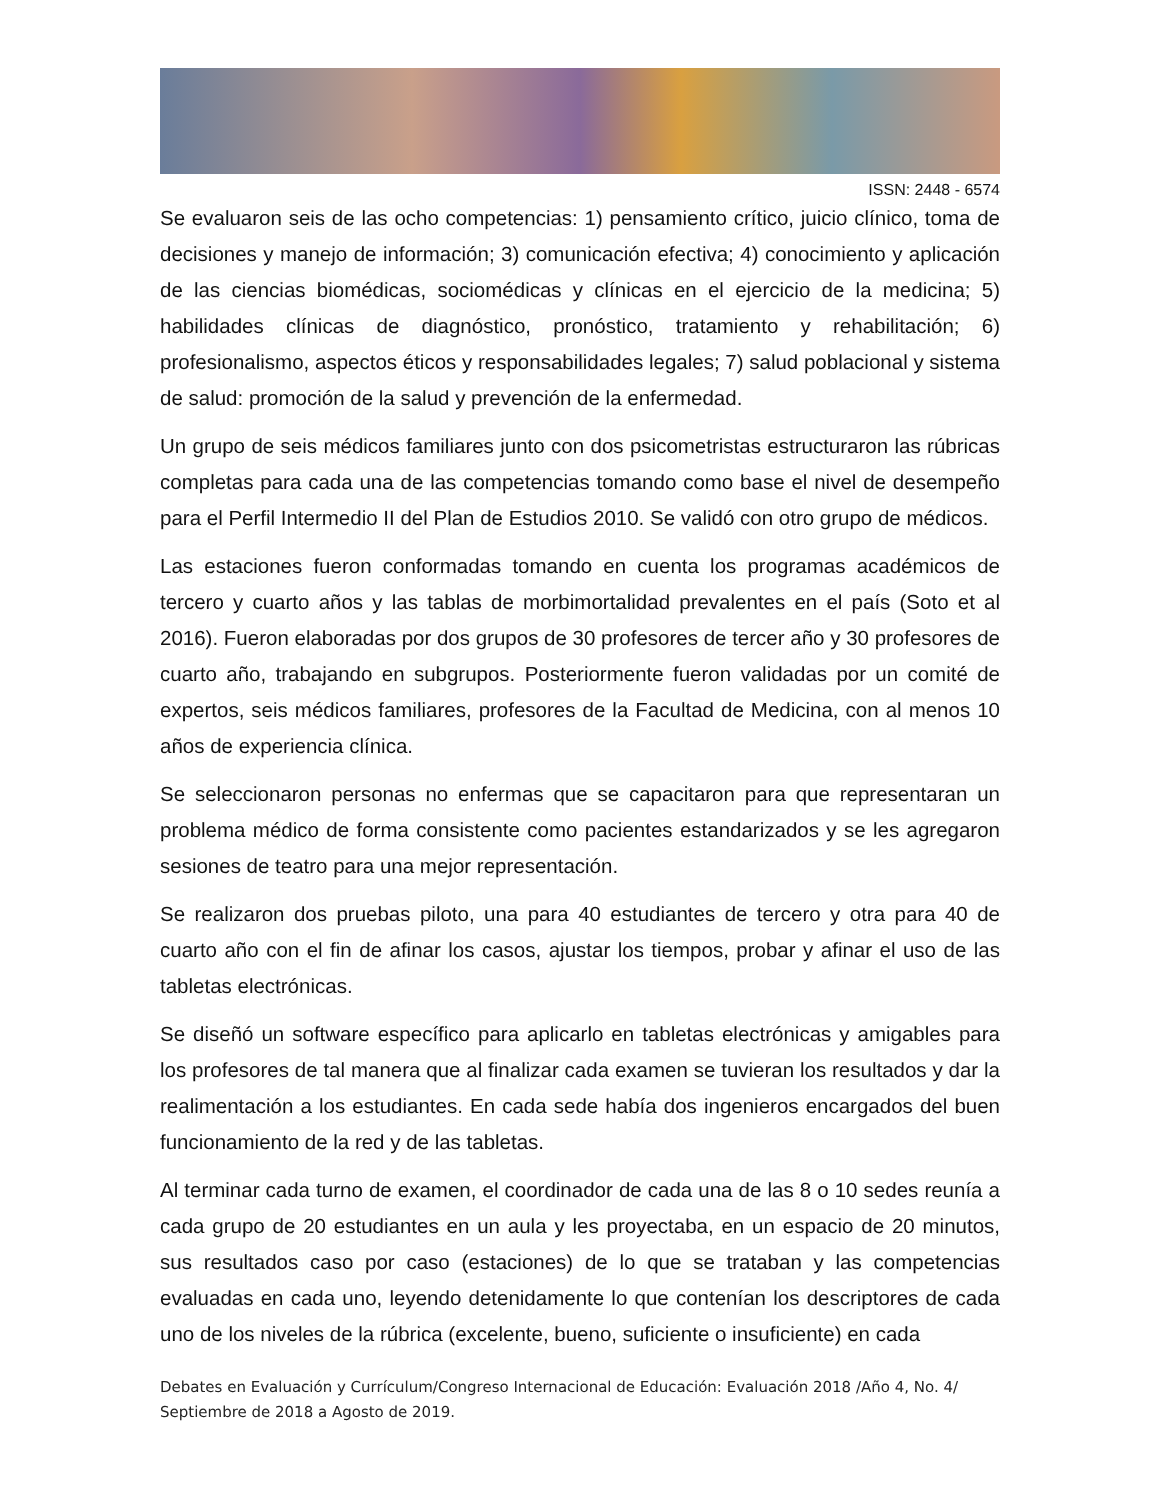ISSN: 2448 - 6574
Se evaluaron seis de las ocho competencias: 1) pensamiento crítico, juicio clínico, toma de decisiones y manejo de información; 3) comunicación efectiva; 4) conocimiento y aplicación de las ciencias biomédicas, sociomédicas y clínicas en el ejercicio de la medicina; 5) habilidades clínicas de diagnóstico, pronóstico, tratamiento y rehabilitación; 6) profesionalismo, aspectos éticos y responsabilidades legales; 7) salud poblacional y sistema de salud: promoción de la salud y prevención de la enfermedad.
Un grupo de seis médicos familiares junto con dos psicometristas estructuraron las rúbricas completas para cada una de las competencias tomando como base el nivel de desempeño para el Perfil Intermedio II del Plan de Estudios 2010. Se validó con otro grupo de médicos.
Las estaciones fueron conformadas tomando en cuenta los programas académicos de tercero y cuarto años y las tablas de morbimortalidad prevalentes en el país (Soto et al 2016). Fueron elaboradas por dos grupos de 30 profesores de tercer año y 30 profesores de cuarto año, trabajando en subgrupos. Posteriormente fueron validadas por un comité de expertos, seis médicos familiares, profesores de la Facultad de Medicina, con al menos 10 años de experiencia clínica.
Se seleccionaron personas no enfermas que se capacitaron para que representaran un problema médico de forma consistente como pacientes estandarizados y se les agregaron sesiones de teatro para una mejor representación.
Se realizaron dos pruebas piloto, una para 40 estudiantes de tercero y otra para 40 de cuarto año con el fin de afinar los casos, ajustar los tiempos, probar y afinar el uso de las tabletas electrónicas.
Se diseñó un software específico para aplicarlo en tabletas electrónicas y amigables para los profesores de tal manera que al finalizar cada examen se tuvieran los resultados y dar la realimentación a los estudiantes. En cada sede había dos ingenieros encargados del buen funcionamiento de la red y de las tabletas.
Al terminar cada turno de examen, el coordinador de cada una de las 8 o 10 sedes reunía a cada grupo de 20 estudiantes en un aula y les proyectaba, en un espacio de 20 minutos, sus resultados caso por caso (estaciones) de lo que se trataban y las competencias evaluadas en cada uno, leyendo detenidamente lo que contenían los descriptores de cada uno de los niveles de la rúbrica (excelente, bueno, suficiente o insuficiente) en cada
Debates en Evaluación y Currículum/Congreso Internacional de Educación: Evaluación 2018 /Año 4, No. 4/ Septiembre de 2018 a Agosto de 2019.